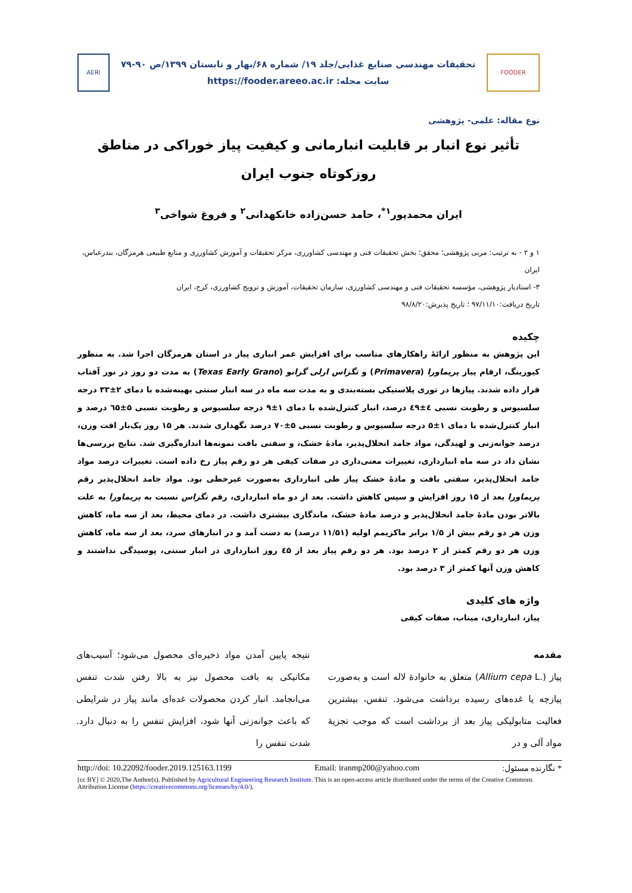FOODER
تحقیقات مهندسی صنایع غذایی/جلد ۱۹/ شماره ۶۸/بهار و تابستان ۱۳۹۹/ص ۹۰-۷۹
سایت مجله: https://fooder.areeo.ac.ir
AERI
نوع مقاله: علمی- پژوهشی
تأثیر نوع انبار بر قابلیت انبارمانی و کیفیت پیاز خوراکی در مناطق روزکوتاه جنوب ایران
ایران محمدپور<sup>۱*</sup>، حامد حسن‌زاده خانکهدانی<sup>۲</sup> و فروغ شواخی<sup>۳</sup>
۱ و ۲ - به ترتیب: مربی پژوهشی؛ محقق؛ بخش تحقیقات فنی و مهندسی کشاورزی، مرکز تحقیقات و آموزش کشاورزی و منابع طبیعی هرمزگان، بندرعباس، ایران
۳- استادیار پژوهشی، مؤسسه تحقیقات فنی و مهندسی کشاورزی، سازمان تحقیقات، آموزش و ترویج کشاورزی، کرج، ایران
تاریخ دریافت:۹۷/۱۱/۱۰ ؛ تاریخ پذیرش:۹۸/۸/۲۰
چکیده
این پژوهش به منظور ارائۀ راهکارهای مناسب برای افزایش عمر انباری پیاز در استان هرمزگان اجرا شد. به منظور کیورینگ، ارقام پیاز پریماورا (Primavera) و تگزاس ارلی گرانو (Texas Early Grano) به مدت دو روز در نور آفتاب قرار داده شدند. پیازها در توری پلاستیکی بسته‌بندی و به مدت سه ماه در سه انبار سنتی بهینه‌شده با دمای ۲±۳۳ درجه سلسیوس و رطوبت نسبی ٤±٤۹ درصد، انبار کنترل‌شده با دمای ۱±۹ درجه سلسیوس و رطوبت نسبی ۵±٦۵ درصد و انبار کنترل‌شده با دمای ۱±۵ درجه سلسیوس و رطوبت نسبی ۵±۷۰ درصد نگهداری شدند. هر ۱۵ روز یک‌بار افت وزن، درصد جوانه‌زنی و لهیدگی، مواد جامد انحلال‌پذیر، مادۀ خشک، و سفتی بافت نمونه‌ها اندازه‌گیری شد. نتایج بررسی‌ها نشان داد در سه ماه انبارداری، تغییرات معنی‌داری در صفات کیفی هر دو رقم پیاز رخ داده است. تغییرات درصد مواد جامد انحلال‌پذیر، سفتی بافت و مادۀ خشک پیاز طی انبارداری به‌صورت غیرخطی بود. مواد جامد انحلال‌پذیر رقم پریماورا بعد از ۱۵ روز افزایش و سپس کاهش داشت. بعد از دو ماه انبارداری، رقم تگزاس نسبت به پریماورا به علت بالاتر بودن مادۀ جامد انحلال‌پذیر و درصد مادۀ خشک، ماندگاری بیشتری داشت. در دمای محیط، بعد از سه ماه، کاهش وزن هر دو رقم بیش از ۱/۵ برابر ماکزیمم اولیه (۱۱/۵۱ درصد) به دست آمد و در انبارهای سرد، بعد از سه ماه، کاهش وزن هر دو رقم کمتر از ۲ درصد بود. هر دو رقم پیاز بعد از ٤۵ روز انبارداری در انبار سنتی، پوسیدگی نداشتند و کاهش وزن آنها کمتر از ۳ درصد بود.
واژه های کلیدی
پیاز، انبارداری، میناب، صفات کیفی
مقدمه
پیاز (Allium cepa L.) متعلق به خانوادۀ لاله است و به‌صورت پیازچه یا غده‌های رسیده برداشت می‌شود. تنفس، بیشترین فعالیت متابولیکی پیاز بعد از برداشت است که موجب تجزیۀ مواد آلی و در
نتیجه پایین آمدن مواد ذخیره‌ای محصول می‌شود؛ آسیب‌های مکانیکی به بافت محصول نیز به بالا رفتن شدت تنفس می‌انجامد. انبار کردن محصولات غده‌ای مانند پیاز در شرایطی که باعث جوانه‌زنی آنها شود، افزایش تنفس را به دنبال دارد. شدت تنفس را
http://doi: 10.22092/fooder.2019.125163.1199 Email: iranmp200@yahoo.com * نگارنده مسئول:
[cc BY] © 2020,The Author(s). Published by Agricultural Engineering Research Institute. This is an open-access article distributed under the terms of the Creative Commons Attribution License (https://creativecommons.org/licenses/by/4.0/).